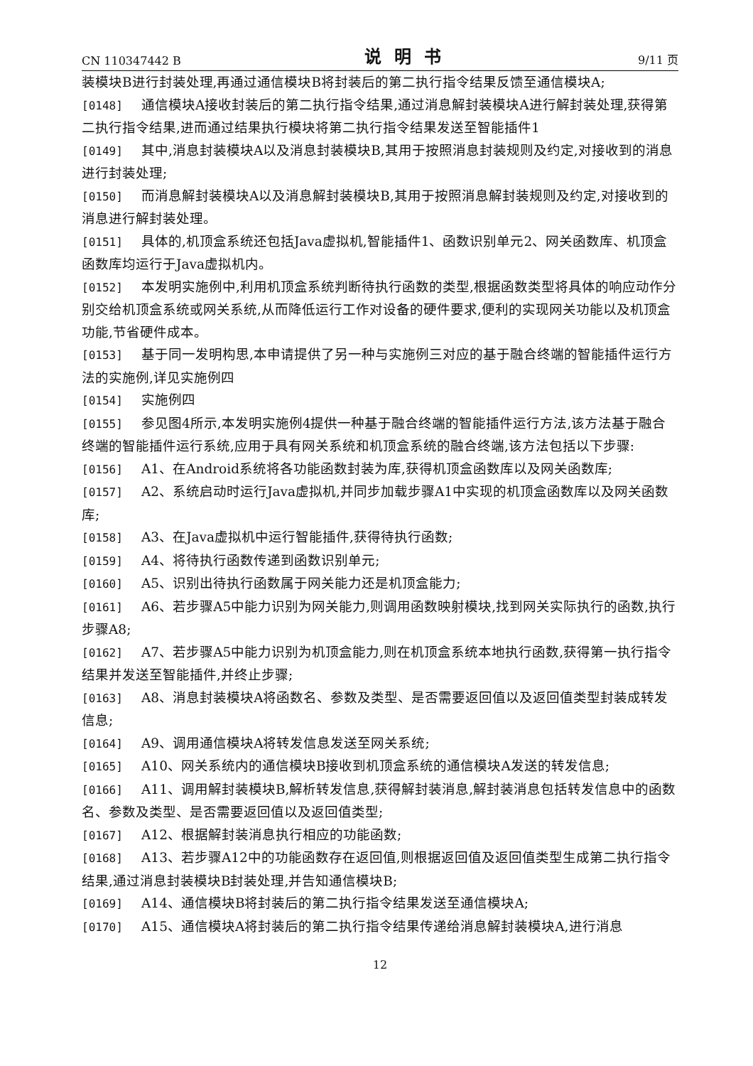CN 110347442 B 说明书 9/11 页
装模块B进行封装处理,再通过通信模块B将封装后的第二执行指令结果反馈至通信模块A;
[0148] 通信模块A接收封装后的第二执行指令结果,通过消息解封装模块A进行解封装处理,获得第二执行指令结果,进而通过结果执行模块将第二执行指令结果发送至智能插件1
[0149] 其中,消息封装模块A以及消息封装模块B,其用于按照消息封装规则及约定,对接收到的消息进行封装处理;
[0150] 而消息解封装模块A以及消息解封装模块B,其用于按照消息解封装规则及约定,对接收到的消息进行解封装处理。
[0151] 具体的,机顶盒系统还包括Java虚拟机,智能插件1、函数识别单元2、网关函数库、机顶盒函数库均运行于Java虚拟机内。
[0152] 本发明实施例中,利用机顶盒系统判断待执行函数的类型,根据函数类型将具体的响应动作分别交给机顶盒系统或网关系统,从而降低运行工作对设备的硬件要求,便利的实现网关功能以及机顶盒功能,节省硬件成本。
[0153] 基于同一发明构思,本申请提供了另一种与实施例三对应的基于融合终端的智能插件运行方法的实施例,详见实施例四
[0154] 实施例四
[0155] 参见图4所示,本发明实施例4提供一种基于融合终端的智能插件运行方法,该方法基于融合终端的智能插件运行系统,应用于具有网关系统和机顶盒系统的融合终端,该方法包括以下步骤:
[0156] A1、在Android系统将各功能函数封装为库,获得机顶盒函数库以及网关函数库;
[0157] A2、系统启动时运行Java虚拟机,并同步加载步骤A1中实现的机顶盒函数库以及网关函数库;
[0158] A3、在Java虚拟机中运行智能插件,获得待执行函数;
[0159] A4、将待执行函数传递到函数识别单元;
[0160] A5、识别出待执行函数属于网关能力还是机顶盒能力;
[0161] A6、若步骤A5中能力识别为网关能力,则调用函数映射模块,找到网关实际执行的函数,执行步骤A8;
[0162] A7、若步骤A5中能力识别为机顶盒能力,则在机顶盒系统本地执行函数,获得第一执行指令结果并发送至智能插件,并终止步骤;
[0163] A8、消息封装模块A将函数名、参数及类型、是否需要返回值以及返回值类型封装成转发信息;
[0164] A9、调用通信模块A将转发信息发送至网关系统;
[0165] A10、网关系统内的通信模块B接收到机顶盒系统的通信模块A发送的转发信息;
[0166] A11、调用解封装模块B,解析转发信息,获得解封装消息,解封装消息包括转发信息中的函数名、参数及类型、是否需要返回值以及返回值类型;
[0167] A12、根据解封装消息执行相应的功能函数;
[0168] A13、若步骤A12中的功能函数存在返回值,则根据返回值及返回值类型生成第二执行指令结果,通过消息封装模块B封装处理,并告知通信模块B;
[0169] A14、通信模块B将封装后的第二执行指令结果发送至通信模块A;
[0170] A15、通信模块A将封装后的第二执行指令结果传递给消息解封装模块A,进行消息
12